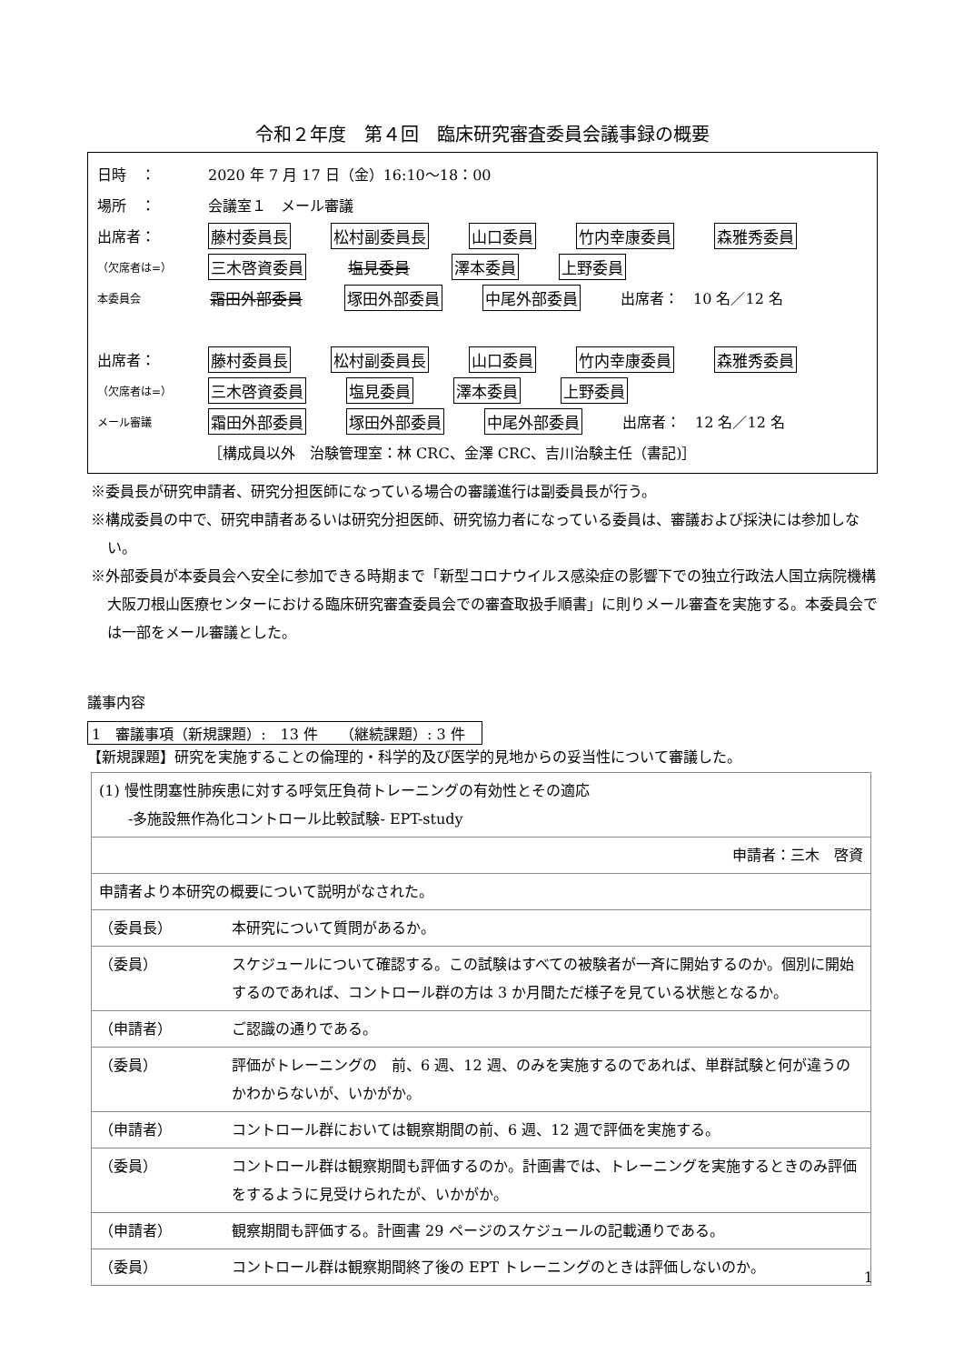令和２年度　第４回　臨床研究審査委員会議事録の概要
日時　： 2020 年 7 月 17 日（金）16:10～18：00
場所　： 会議室１　メール審議
出席者： 藤村委員長 松村副委員長 山口委員 竹内幸康委員 森雅秀委員
（欠席者は=） 三木啓資委員 塩見委員 澤本委員 上野委員
本委員会 霜田外部委員 塚田外部委員 中尾外部委員 出席者：　10 名／12 名
出席者： 藤村委員長 松村副委員長 山口委員 竹内幸康委員 森雅秀委員
（欠席者は=） 三木啓資委員 塩見委員 澤本委員 上野委員
メール審議 霜田外部委員 塚田外部委員 中尾外部委員 出席者：　12 名／12 名
［構成員以外　治験管理室：林 CRC、金澤 CRC、吉川治験主任（書記)］
※委員長が研究申請者、研究分担医師になっている場合の審議進行は副委員長が行う。
※構成委員の中で、研究申請者あるいは研究分担医師、研究協力者になっている委員は、審議および採決には参加しない。
※外部委員が本委員会へ安全に参加できる時期まで「新型コロナウイルス感染症の影響下での独立行政法人国立病院機構　大阪刀根山医療センターにおける臨床研究審査委員会での審査取扱手順書」に則りメール審査を実施する。本委員会では一部をメール審議とした。
議事内容
1　審議事項（新規課題）:　13 件　　（継続課題）: 3 件
【新規課題】研究を実施することの倫理的・科学的及び医学的見地からの妥当性について審議した。
| (1) 慢性閉塞性肺疾患に対する呼気圧負荷トレーニングの有効性とその適応 -多施設無作為化コントロール比較試験- EPT-study | |
| 申請者：三木 啓資 | |
| 申請者より本研究の概要について説明がなされた。 | |
| （委員長） | 本研究について質問があるか。 |
| （委員） | スケジュールについて確認する。この試験はすべての被験者が一斉に開始するのか。個別に開始するのであれば、コントロール群の方は 3 か月間ただ様子を見ている状態となるか。 |
| （申請者） | ご認識の通りである。 |
| （委員） | 評価がトレーニングの 前、6 週、12 週、のみを実施するのであれば、単群試験と何が違うのかわからないが、いかがか。 |
| （申請者） | コントロール群においては観察期間の前、6 週、12 週で評価を実施する。 |
| （委員） | コントロール群は観察期間も評価するのか。計画書では、トレーニングを実施するときのみ評価をするように見受けられたが、いかがか。 |
| （申請者） | 観察期間も評価する。計画書 29 ページのスケジュールの記載通りである。 |
| （委員） | コントロール群は観察期間終了後の EPT トレーニングのときは評価しないのか。 |
1